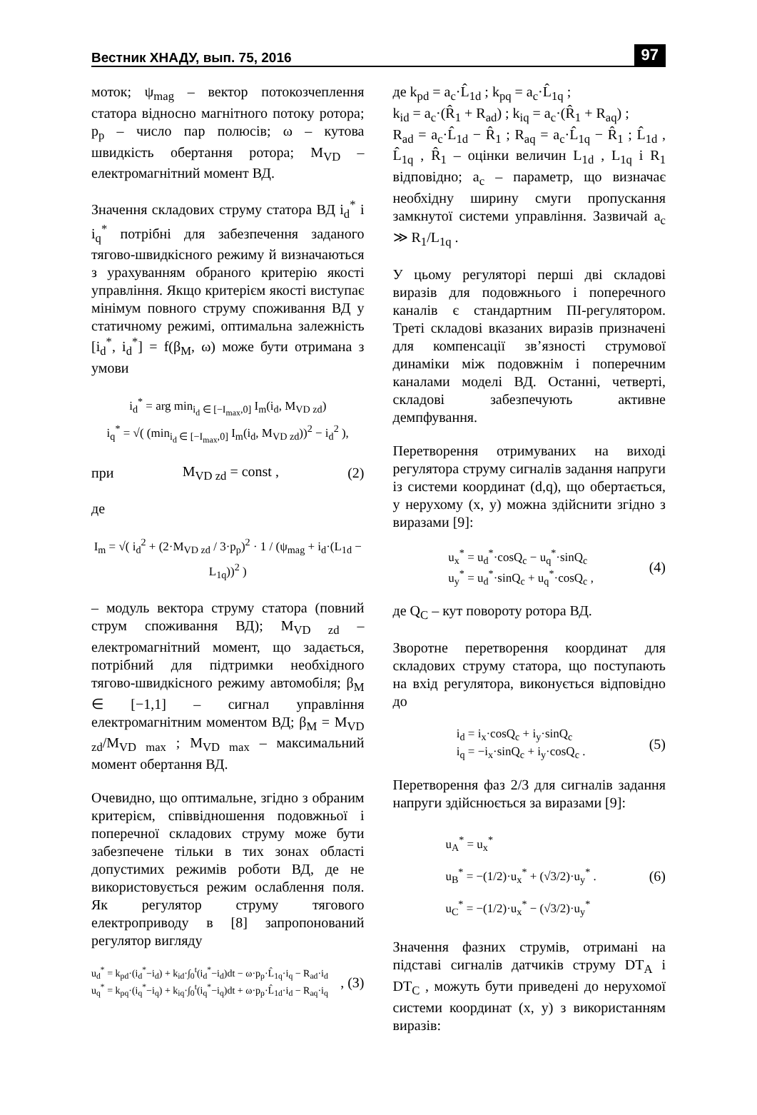Вестник ХНАДУ, вып. 75, 2016 97
моток; ψ<sub>mag</sub> – вектор потокозчеплення статора відносно магнітного потоку ротора; p<sub>p</sub> – число пар полюсів; ω – кутова швидкість обертання ротора; M<sub>VD</sub> – електромагнітний момент ВД.
Значення складових струму статора ВД i<sub>d</sub><sup>*</sup> і i<sub>q</sub><sup>*</sup> потрібні для забезпечення заданого тягово-швидкісного режиму й визначаються з урахуванням обраного критерію якості управління. Якщо критерієм якості виступає мінімум повного струму споживання ВД у статичному режимі, оптимальна залежність [i<sub>d</sub><sup>*</sup>, i<sub>d</sub><sup>*</sup>] = f(β<sub>M</sub>, ω) може бути отримана з умови
i<sub>d</sub><sup>*</sup> = arg min<sub>i<sub>d</sub> ∈ [−I<sub>max</sub>,0]</sub> I<sub>m</sub>(i<sub>d</sub>, M<sub>VD zd</sub>)
i<sub>q</sub><sup>*</sup> = √( (min<sub>i<sub>d</sub> ∈ [−I<sub>max</sub>,0]</sub> I<sub>m</sub>(i<sub>d</sub>, M<sub>VD zd</sub>))<sup>2</sup> − i<sub>d</sub><sup>2</sup> ),
при M<sub>VD zd</sub> = const , (2)
де
I<sub>m</sub> = √( i<sub>d</sub><sup>2</sup> + (2·M<sub>VD zd</sub> / 3·p<sub>p</sub>)<sup>2</sup> · 1 / (ψ<sub>mag</sub> + i<sub>d</sub>·(L<sub>1d</sub> − L<sub>1q</sub>))<sup>2</sup> )
– модуль вектора струму статора (повний струм споживання ВД); M<sub>VD zd</sub> – електромагнітний момент, що задається, потрібний для підтримки необхідного тягово-швидкісного режиму автомобіля; β<sub>M</sub> ∈ [−1,1] – сигнал управління електромагнітним моментом ВД; β<sub>M</sub> = M<sub>VD zd</sub>/M<sub>VD max</sub> ; M<sub>VD max</sub> – максимальний момент обертання ВД.
Очевидно, що оптимальне, згідно з обраним критерієм, співвідношення подовжньої і поперечної складових струму може бути забезпечене тільки в тих зонах області допустимих режимів роботи ВД, де не використовується режим ослаблення поля. Як регулятор струму тягового електроприводу в [8] запропонований регулятор вигляду
u<sub>d</sub><sup>*</sup> = k<sub>pd</sub>·(i<sub>d</sub><sup>*</sup>−i<sub>d</sub>) + k<sub>id</sub>·∫<sub>0</sub><sup>t</sup>(i<sub>d</sub><sup>*</sup>−i<sub>d</sub>)dt − ω·p<sub>p</sub>·L̂<sub>1q</sub>·i<sub>q</sub> − R<sub>ad</sub>·i<sub>d</sub>
u<sub>q</sub><sup>*</sup> = k<sub>pq</sub>·(i<sub>q</sub><sup>*</sup>−i<sub>q</sub>) + k<sub>iq</sub>·∫<sub>0</sub><sup>t</sup>(i<sub>q</sub><sup>*</sup>−i<sub>q</sub>)dt + ω·p<sub>p</sub>·L̂<sub>1d</sub>·i<sub>d</sub> − R<sub>aq</sub>·i<sub>q</sub>, (3)
де k<sub>pd</sub> = a<sub>c</sub>·L̂<sub>1d</sub> ; k<sub>pq</sub> = a<sub>c</sub>·L̂<sub>1q</sub> ;
k<sub>id</sub> = a<sub>c</sub>·(R̂<sub>1</sub> + R<sub>ad</sub>) ; k<sub>iq</sub> = a<sub>c</sub>·(R̂<sub>1</sub> + R<sub>aq</sub>) ;
R<sub>ad</sub> = a<sub>c</sub>·L̂<sub>1d</sub> − R̂<sub>1</sub> ; R<sub>aq</sub> = a<sub>c</sub>·L̂<sub>1q</sub> − R̂<sub>1</sub> ; L̂<sub>1d</sub> , L̂<sub>1q</sub> , R̂<sub>1</sub> – оцінки величин L<sub>1d</sub> , L<sub>1q</sub> і R<sub>1</sub> відповідно; a<sub>c</sub> – параметр, що визначає необхідну ширину смуги пропускання замкнутої системи управління. Зазвичай a<sub>c</sub> ≫ R<sub>1</sub>/L<sub>1q</sub> .
У цьому регуляторі перші дві складові виразів для подовжнього і поперечного каналів є стандартним ПІ-регулятором. Треті складові вказаних виразів призначені для компенсації зв’язності струмової динаміки між подовжнім і поперечним каналами моделі ВД. Останні, четверті, складові забезпечують активне демпфування.
Перетворення отримуваних на виході регулятора струму сигналів задання напруги із системи координат (d,q), що обертається, у нерухому (x, y) можна здійснити згідно з виразами [9]:
u<sub>x</sub><sup>*</sup> = u<sub>d</sub><sup>*</sup>·cosQ<sub>c</sub> − u<sub>q</sub><sup>*</sup>·sinQ<sub>c</sub>
u<sub>y</sub><sup>*</sup> = u<sub>d</sub><sup>*</sup>·sinQ<sub>c</sub> + u<sub>q</sub><sup>*</sup>·cosQ<sub>c</sub> , (4)
де Q<sub>C</sub> – кут повороту ротора ВД.
Зворотне перетворення координат для складових струму статора, що поступають на вхід регулятора, виконується відповідно до
i<sub>d</sub> = i<sub>x</sub>·cosQ<sub>c</sub> + i<sub>y</sub>·sinQ<sub>c</sub>
i<sub>q</sub> = −i<sub>x</sub>·sinQ<sub>c</sub> + i<sub>y</sub>·cosQ<sub>c</sub> . (5)
Перетворення фаз 2/3 для сигналів задання напруги здійснюється за виразами [9]:
u<sub>A</sub><sup>*</sup> = u<sub>x</sub><sup>*</sup>
u<sub>B</sub><sup>*</sup> = −(1/2)·u<sub>x</sub><sup>*</sup> + (√3/2)·u<sub>y</sub><sup>*</sup> .
u<sub>C</sub><sup>*</sup> = −(1/2)·u<sub>x</sub><sup>*</sup> − (√3/2)·u<sub>y</sub><sup>*</sup> (6)
Значення фазних струмів, отримані на підставі сигналів датчиків струму DT<sub>A</sub> і DT<sub>C</sub> , можуть бути приведені до нерухомої системи координат (x, y) з використанням виразів: